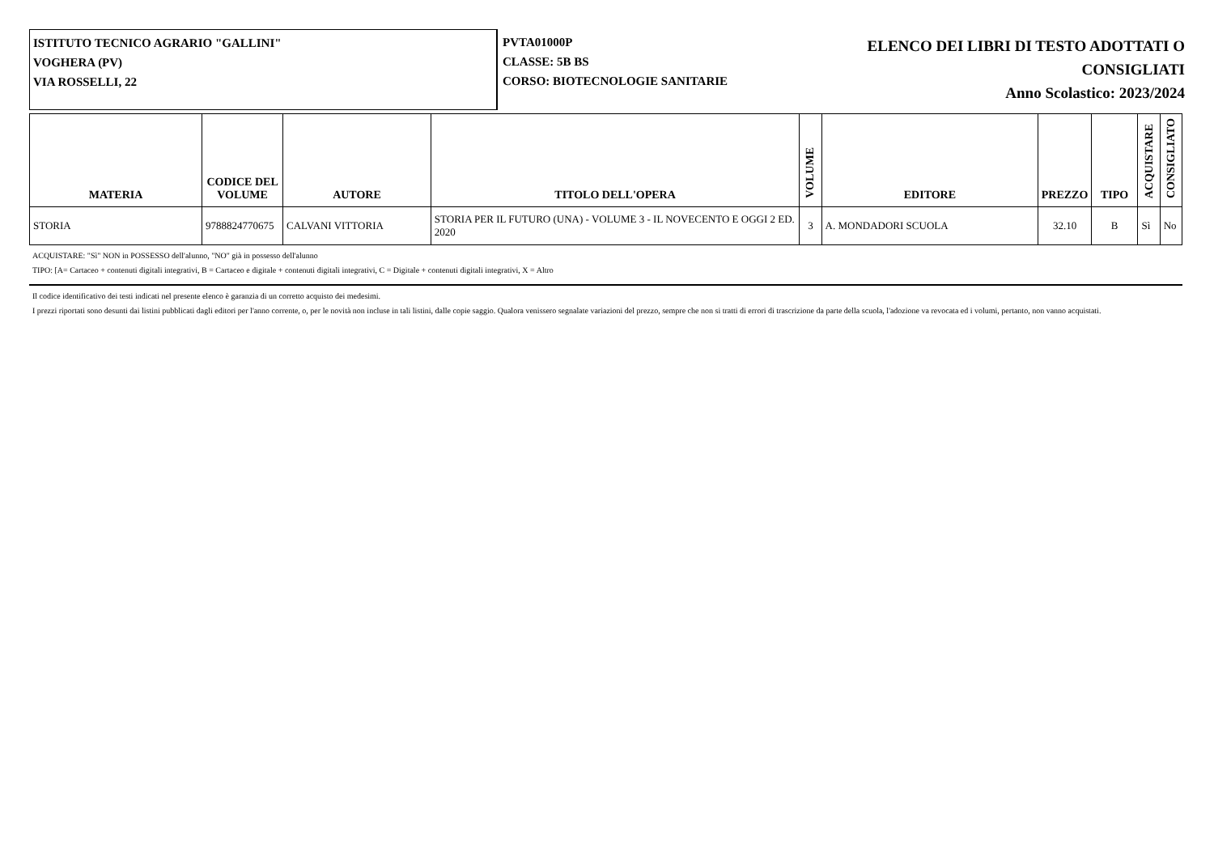ISTITUTO TECNICO AGRARIO "GALLINI"
VOGHERA (PV)
VIA ROSSELLI, 22
PVTA01000P
CLASSE: 5B BS
CORSO: BIOTECNOLOGIE SANITARIE
ELENCO DEI LIBRI DI TESTO ADOTTATI O
CONSIGLIATI
Anno Scolastico: 2023/2024
| MATERIA | CODICE DEL VOLUME | AUTORE | TITOLO DELL'OPERA | VOLUME | EDITORE | PREZZO | TIPO | ACQUISTARE | CONSIGLIATO |
| --- | --- | --- | --- | --- | --- | --- | --- | --- | --- |
| STORIA | 9788824770675 | CALVANI VITTORIA | STORIA PER IL FUTURO (UNA) - VOLUME 3 - IL NOVECENTO E OGGI 2 ED. 2020 | 3 | A. MONDADORI SCUOLA | 32.10 | B | Sì | No |
ACQUISTARE: "Sì" NON in POSSESSO dell'alunno, "NO" già in possesso dell'alunno
TIPO: [A= Cartaceo + contenuti digitali integrativi, B = Cartaceo e digitale + contenuti digitali integrativi, C = Digitale + contenuti digitali integrativi, X = Altro
Il codice identificativo dei testi indicati nel presente elenco è garanzia di un corretto acquisto dei medesimi.
I prezzi riportati sono desunti dai listini pubblicati dagli editori per l'anno corrente, o, per le novità non incluse in tali listini, dalle copie saggio. Qualora venissero segnalate variazioni del prezzo, sempre che non si tratti di errori di trascrizione da parte della scuola, l'adozione va revocata ed i volumi, pertanto, non vanno acquistati.